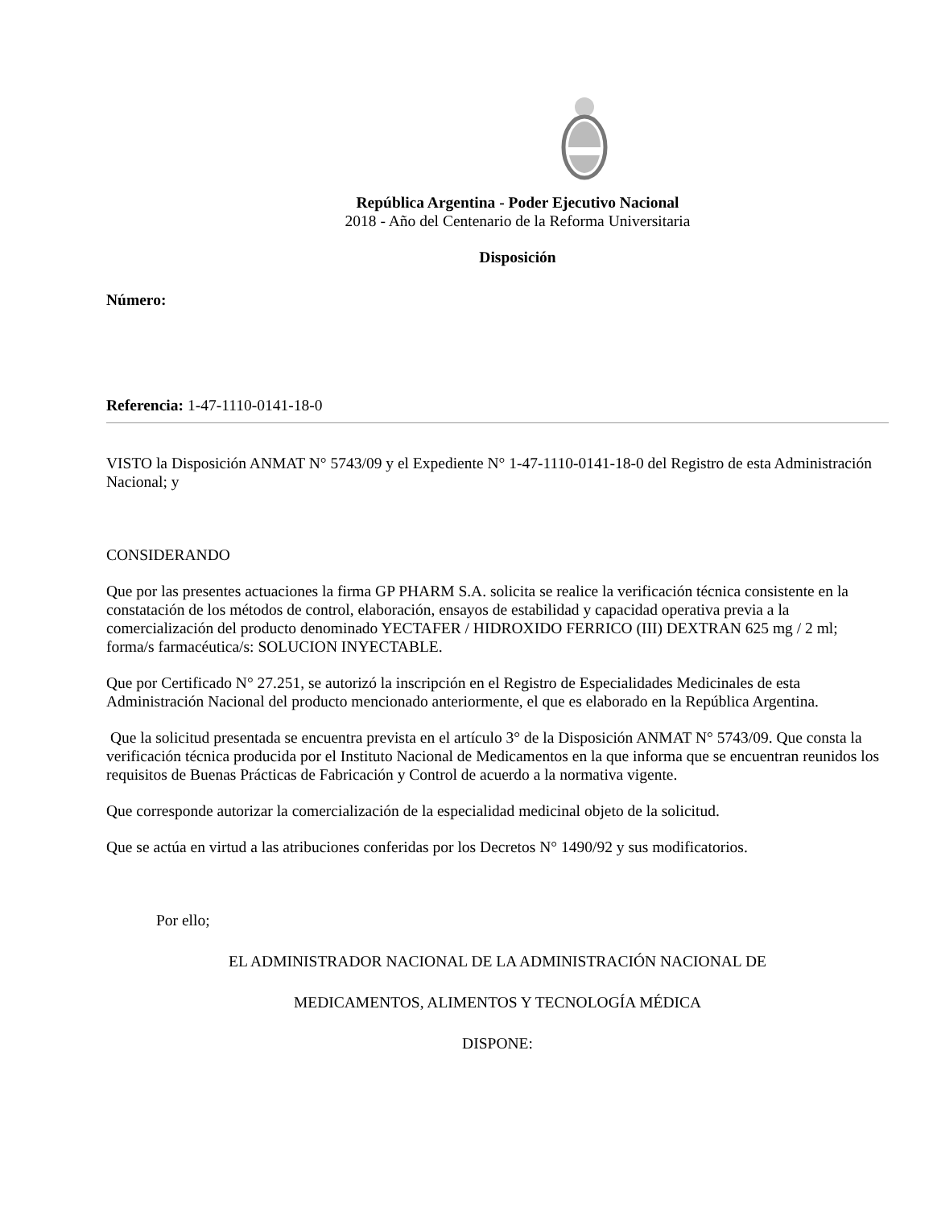República Argentina - Poder Ejecutivo Nacional
2018 - Año del Centenario de la Reforma Universitaria
Disposición
Número:
Referencia: 1-47-1110-0141-18-0
VISTO la Disposición ANMAT N° 5743/09 y el Expediente N° 1-47-1110-0141-18-0 del Registro de esta Administración Nacional; y
CONSIDERANDO
Que por las presentes actuaciones la firma GP PHARM S.A. solicita se realice la verificación técnica consistente en la constatación de los métodos de control, elaboración, ensayos de estabilidad y capacidad operativa previa a la comercialización del producto denominado YECTAFER / HIDROXIDO FERRICO (III) DEXTRAN 625 mg / 2 ml; forma/s farmacéutica/s: SOLUCION INYECTABLE.
Que por Certificado N° 27.251, se autorizó la inscripción en el Registro de Especialidades Medicinales de esta Administración Nacional del producto mencionado anteriormente, el que es elaborado en la República Argentina.
Que la solicitud presentada se encuentra prevista en el artículo 3° de la Disposición ANMAT N° 5743/09. Que consta la verificación técnica producida por el Instituto Nacional de Medicamentos en la que informa que se encuentran reunidos los requisitos de Buenas Prácticas de Fabricación y Control de acuerdo a la normativa vigente.
Que corresponde autorizar la comercialización de la especialidad medicinal objeto de la solicitud.
Que se actúa en virtud a las atribuciones conferidas por los Decretos N° 1490/92 y sus modificatorios.
Por ello;
EL ADMINISTRADOR NACIONAL DE LA ADMINISTRACIÓN NACIONAL DE
MEDICAMENTOS, ALIMENTOS Y TECNOLOGÍA MÉDICA
DISPONE: